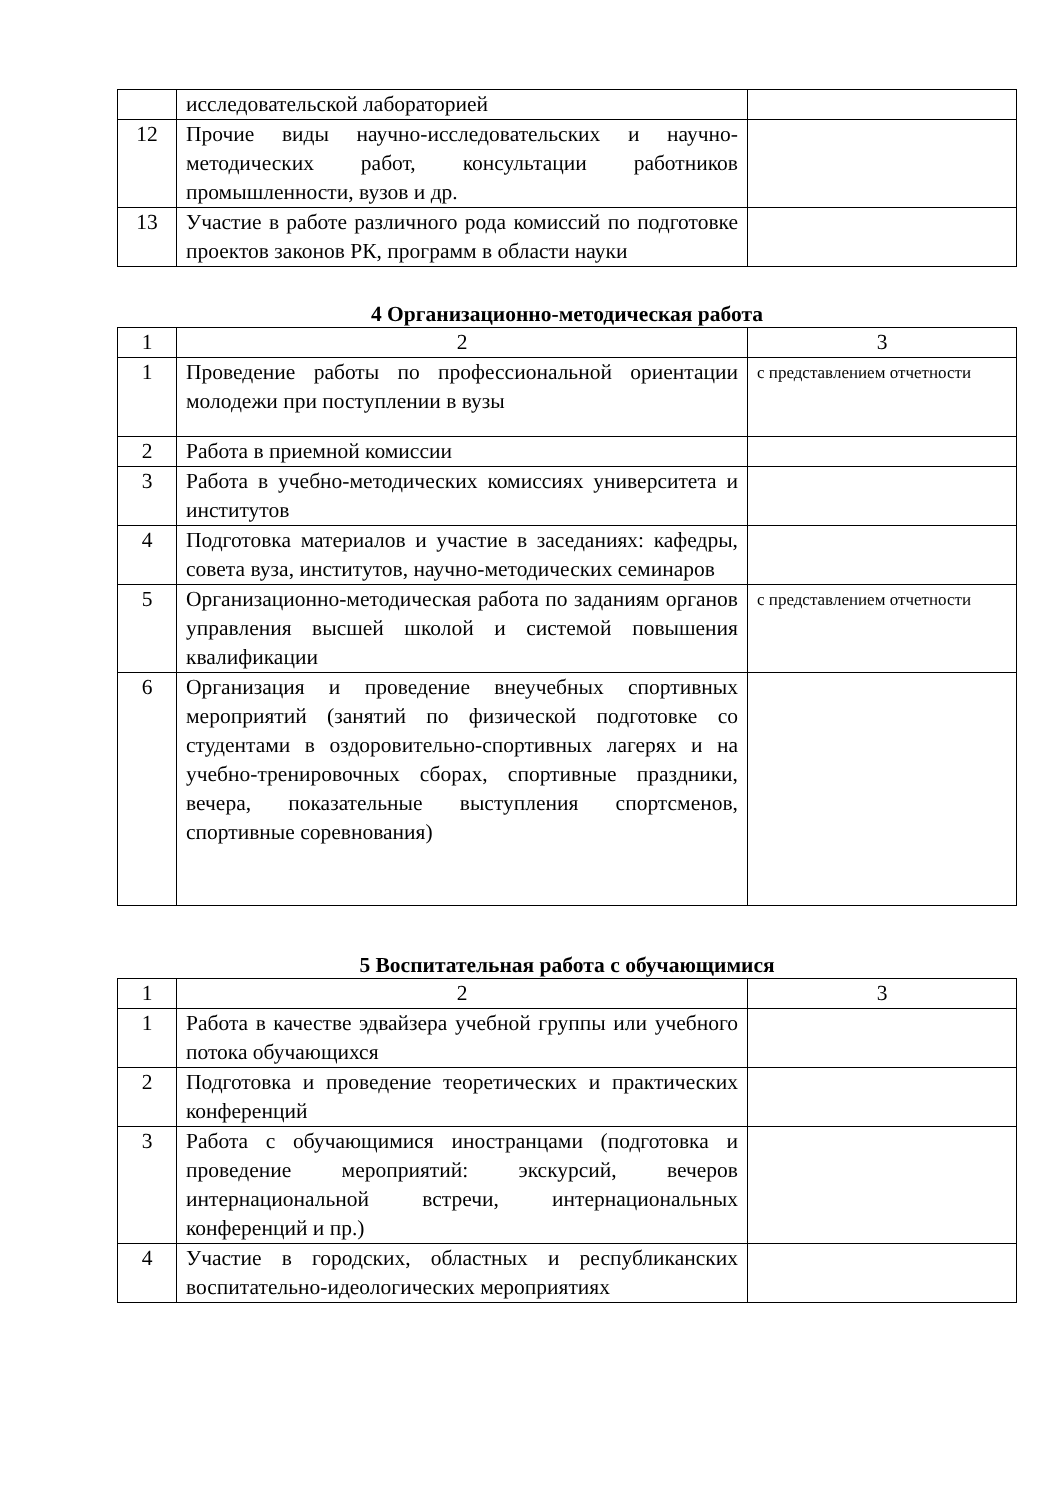| | исследовательской лабораторией | |
| 12 | Прочие виды научно-исследовательских и научно-методических работ, консультации работников промышленности, вузов и др. | |
| 13 | Участие в работе различного рода комиссий по подготовке проектов законов РК, программ в области науки | |
4 Организационно-методическая работа
| 1 | 2 | 3 |
| 1 | Проведение работы по профессиональной ориентации молодежи при поступлении в вузы | с представлением отчетности |
| 2 | Работа в приемной комиссии | |
| 3 | Работа в учебно-методических комиссиях университета и институтов | |
| 4 | Подготовка материалов и участие в заседаниях: кафедры, совета вуза, институтов, научно-методических семинаров | |
| 5 | Организационно-методическая работа по заданиям органов управления высшей школой и системой повышения квалификации | с представлением отчетности |
| 6 | Организация и проведение внеучебных спортивных мероприятий (занятий по физической подготовке со студентами в оздоровительно-спортивных лагерях и на учебно-тренировочных сборах, спортивные праздники, вечера, показательные выступления спортсменов, спортивные соревнования) | |
5 Воспитательная работа с обучающимися
| 1 | 2 | 3 |
| 1 | Работа в качестве эдвайзера учебной группы или учебного потока обучающихся | |
| 2 | Подготовка и проведение теоретических и практических конференций | |
| 3 | Работа с обучающимися иностранцами (подготовка и проведение мероприятий: экскурсий, вечеров интернациональной встречи, интернациональных конференций и пр.) | |
| 4 | Участие в городских, областных и республиканских воспитательно-идеологических мероприятиях | |